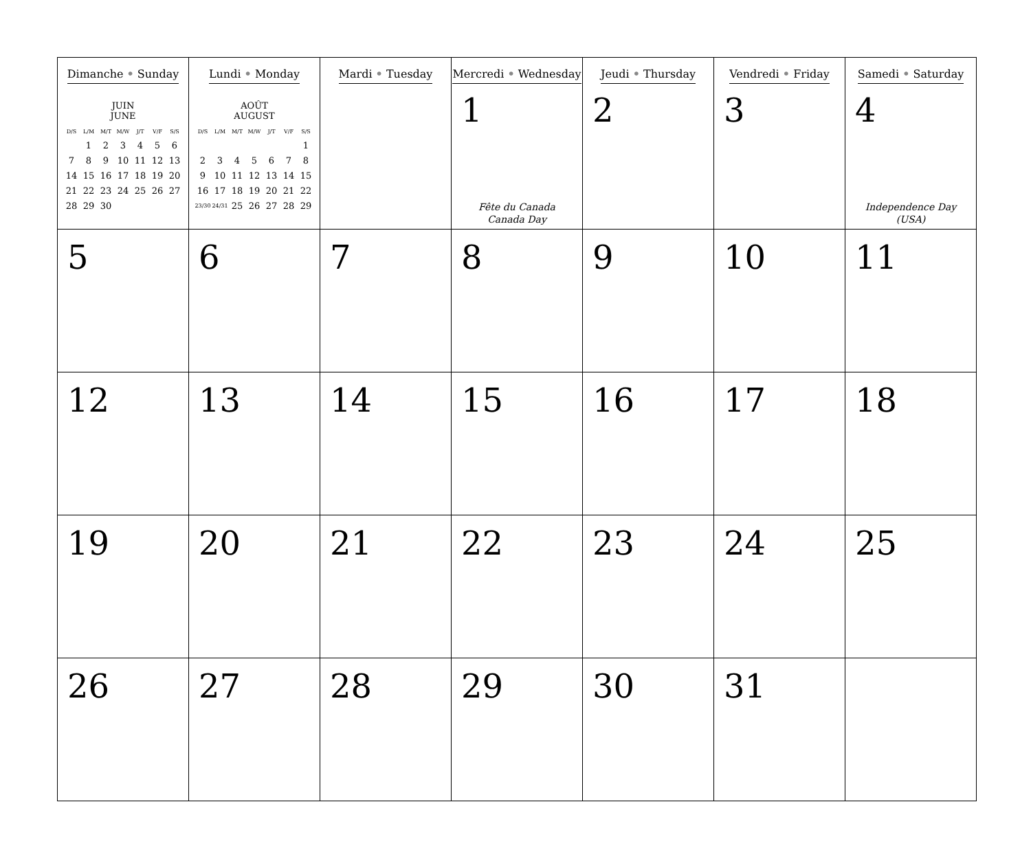| Dimanche • Sunday JUIN JUNE / D/S / L/M / M/T / M/W / J/T / V/F / S/S / / --- / --- / --- / --- / --- / --- / --- / / / 1 / 2 / 3 / 4 / 5 / 6 / / 7 / 8 / 9 / 10 / 11 / 12 / 13 / / 14 / 15 / 16 / 17 / 18 / 19 / 20 / / 21 / 22 / 23 / 24 / 25 / 26 / 27 / / 28 / 29 / 30 / / / / / | Lundi • Monday AOÛT AUGUST / D/S / L/M / M/T / M/W / J/T / V/F / S/S / / --- / --- / --- / --- / --- / --- / --- / / / / / / / / 1 / / 2 / 3 / 4 / 5 / 6 / 7 / 8 / / 9 / 10 / 11 / 12 / 13 / 14 / 15 / / 16 / 17 / 18 / 19 / 20 / 21 / 22 / / 23/30 / 24/31 / 25 / 26 / 27 / 28 / 29 / | Mardi • Tuesday | Mercredi • Wednesday 1 Fête du Canada Canada Day | Jeudi • Thursday 2 | Vendredi • Friday 3 | Samedi • Saturday 4 Independence Day (USA) |
| 5 | 6 | 7 | 8 | 9 | 10 | 11 |
| 12 | 13 | 14 | 15 | 16 | 17 | 18 |
| 19 | 20 | 21 | 22 | 23 | 24 | 25 |
| 26 | 27 | 28 | 29 | 30 | 31 | |